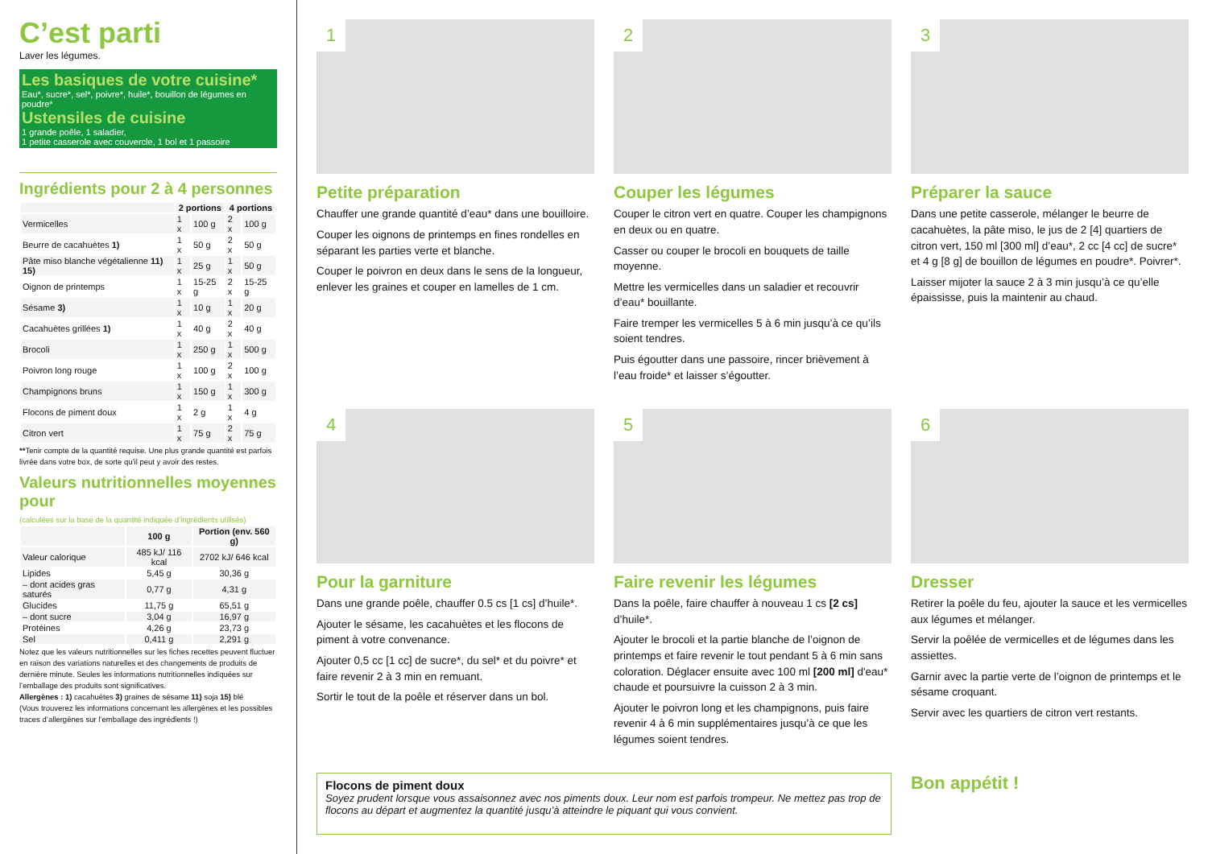C’est parti
Laver les légumes.
Les basiques de votre cuisine*
Eau*, sucre*, sel*, poivre*, huile*, bouillon de légumes en poudre*
Ustensiles de cuisine
1 grande poêle, 1 saladier,
1 petite casserole avec couvercle, 1 bol et 1 passoire
Ingrédients pour 2 à 4 personnes
| | 2 portions | | 4 portions | |
| --- | --- | --- | --- | --- |
| Vermicelles | 1 x | 100 g | 2 x | 100 g |
| Beurre de cacahuètes 1) | 1 x | 50 g | 2 x | 50 g |
| Pâte miso blanche végétalienne 11) 15) | 1 x | 25 g | 1 x | 50 g |
| Oignon de printemps | 1 x | 15-25 g | 2 x | 15-25 g |
| Sésame 3) | 1 x | 10 g | 1 x | 20 g |
| Cacahuètes grillées 1) | 1 x | 40 g | 2 x | 40 g |
| Brocoli | 1 x | 250 g | 1 x | 500 g |
| Poivron long rouge | 1 x | 100 g | 2 x | 100 g |
| Champignons bruns | 1 x | 150 g | 1 x | 300 g |
| Flocons de piment doux | 1 x | 2 g | 1 x | 4 g |
| Citron vert | 1 x | 75 g | 2 x | 75 g |
**Tenir compte de la quantité requise. Une plus grande quantité est parfois livrée dans votre box, de sorte qu’il peut y avoir des restes.
Valeurs nutritionnelles moyennes pour
(calculées sur la base de la quantité indiquée d’ingrédients utilisés)
| | 100 g | Portion (env. 560 g) |
| --- | --- | --- |
| Valeur calorique | 485 kJ/ 116 kcal | 2702 kJ/ 646 kcal |
| Lipides | 5,45 g | 30,36 g |
| – dont acides gras saturés | 0,77 g | 4,31 g |
| Glucides | 11,75 g | 65,51 g |
| – dont sucre | 3,04 g | 16,97 g |
| Protéines | 4,26 g | 23,73 g |
| Sel | 0,411 g | 2,291 g |
Notez que les valeurs nutritionnelles sur les fiches recettes peuvent fluctuer en raison des variations naturelles et des changements de produits de dernière minute. Seules les informations nutritionnelles indiquées sur l’emballage des produits sont significatives.
Allergènes : 1) cacahuètes 3) graines de sésame 11) soja 15) blé
(Vous trouverez les informations concernant les allergènes et les possibles traces d’allergènes sur l’emballage des ingrédients !)
1
Petite préparation
Chauffer une grande quantité d’eau* dans une bouilloire.
Couper les oignons de printemps en fines rondelles en séparant les parties verte et blanche.
Couper le poivron en deux dans le sens de la longueur, enlever les graines et couper en lamelles de 1 cm.
2
Couper les légumes
Couper le citron vert en quatre. Couper les champignons en deux ou en quatre.
Casser ou couper le brocoli en bouquets de taille moyenne.
Mettre les vermicelles dans un saladier et recouvrir d’eau* bouillante.
Faire tremper les vermicelles 5 à 6 min jusqu’à ce qu’ils soient tendres.
Puis égoutter dans une passoire, rincer brièvement à l’eau froide* et laisser s’égoutter.
3
Préparer la sauce
Dans une petite casserole, mélanger le beurre de cacahuètes, la pâte miso, le jus de 2 [4] quartiers de citron vert, 150 ml [300 ml] d’eau*, 2 cc [4 cc] de sucre* et 4 g [8 g] de bouillon de légumes en poudre*. Poivrer*.
Laisser mijoter la sauce 2 à 3 min jusqu’à ce qu’elle épaississe, puis la maintenir au chaud.
4
Pour la garniture
Dans une grande poêle, chauffer 0.5 cs [1 cs] d’huile*.
Ajouter le sésame, les cacahuètes et les flocons de piment à votre convenance.
Ajouter 0,5 cc [1 cc] de sucre*, du sel* et du poivre* et faire revenir 2 à 3 min en remuant.
Sortir le tout de la poêle et réserver dans un bol.
5
Faire revenir les légumes
Dans la poêle, faire chauffer à nouveau 1 cs [2 cs] d’huile*.
Ajouter le brocoli et la partie blanche de l’oignon de printemps et faire revenir le tout pendant 5 à 6 min sans coloration. Déglacer ensuite avec 100 ml [200 ml] d'eau* chaude et poursuivre la cuisson 2 à 3 min.
Ajouter le poivron long et les champignons, puis faire revenir 4 à 6 min supplémentaires jusqu’à ce que les légumes soient tendres.
6
Dresser
Retirer la poêle du feu, ajouter la sauce et les vermicelles aux légumes et mélanger.
Servir la poêlée de vermicelles et de légumes dans les assiettes.
Garnir avec la partie verte de l’oignon de printemps et le sésame croquant.
Servir avec les quartiers de citron vert restants.
Flocons de piment doux
Soyez prudent lorsque vous assaisonnez avec nos piments doux. Leur nom est parfois trompeur. Ne mettez pas trop de flocons au départ et augmentez la quantité jusqu’à atteindre le piquant qui vous convient.
Bon appétit !